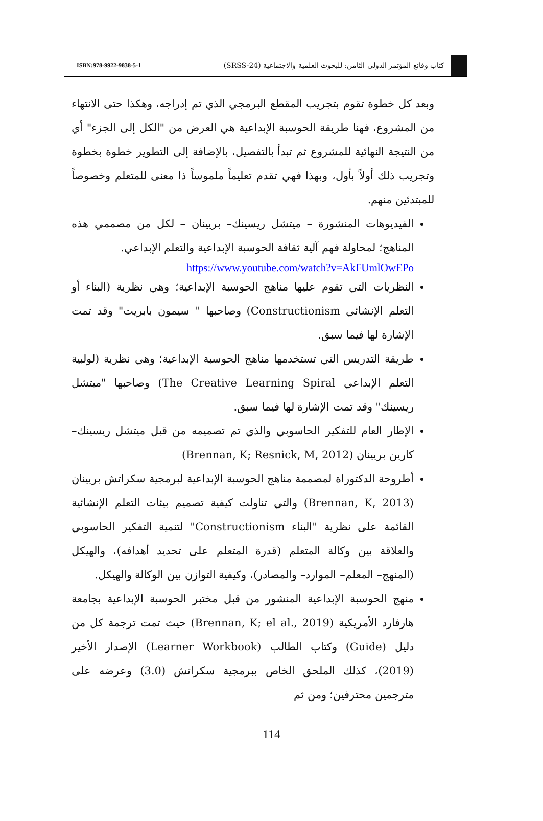ISBN:978-9922-9838-5-1 كتاب وقائع المؤتمر الدولي الثامن: للبحوث العلمية والاجتماعية (SRSS-24)
وبعد كل خطوة تقوم بتجريب المقطع البرمجي الذي تم إدراجه، وهكذا حتى الانتهاء من المشروع، فهنا طريقة الحوسبة الإبداعية هي العرض من "الكل إلى الجزء" أي من النتيجة النهائية للمشروع ثم تبدأ بالتفصيل، بالإضافة إلى التطوير خطوة بخطوة وتجريب ذلك أولاً بأول، وبهذا فهي تقدم تعليماً ملموساً ذا معنى للمتعلم وخصوصاً للمبتدئين منهم.
الفيديوهات المنشورة – ميتشل ريسينك– بريينان – لكل من مصممي هذه المناهج؛ لمحاولة فهم آلية ثقافة الحوسبة الإبداعية والتعلم الإبداعي.
https://www.youtube.com/watch?v=AkFUmlOwEPo
النظريات التي تقوم عليها مناهج الحوسبة الإبداعية؛ وهي نظرية (البناء أو التعلم الإنشائي Constructionism) وصاحبها " سيمون بابريت" وقد تمت الإشارة لها فيما سبق.
طريقة التدريس التي تستخدمها مناهج الحوسبة الإبداعية؛ وهي نظرية (لولبية التعلم الإبداعي The Creative Learning Spiral) وصاحبها "ميتشل ريسينك" وقد تمت الإشارة لها فيما سبق.
الإطار العام للتفكير الحاسوبي والذي تم تصميمه من قبل ميتشل ريسينك– كارين بريينان (Brennan, K; Resnick, M, 2012)
أطروحة الدكتوراة لمصممة مناهج الحوسبة الإبداعية لبرمجية سكراتش بريينان (Brennan, K, 2013) والتي تناولت كيفية تصميم بيئات التعلم الإنشائية القائمة على نظرية "البناء Constructionism" لتنمية التفكير الحاسوبي والعلاقة بين وكالة المتعلم (قدرة المتعلم على تحديد أهدافه)، والهيكل (المنهج– المعلم– الموارد– والمصادر)، وكيفية التوازن بين الوكالة والهيكل.
منهج الحوسبة الإبداعية المنشور من قبل مختبر الحوسبة الإبداعية بجامعة هارفارد الأمريكية (Brennan, K; el al., 2019) حيث تمت ترجمة كل من دليل (Guide) وكتاب الطالب (Learner Workbook) الإصدار الأخير (2019)، كذلك الملحق الخاص ببرمجية سكراتش (3.0) وعرضه على مترجمين محترفين؛ ومن ثم
114